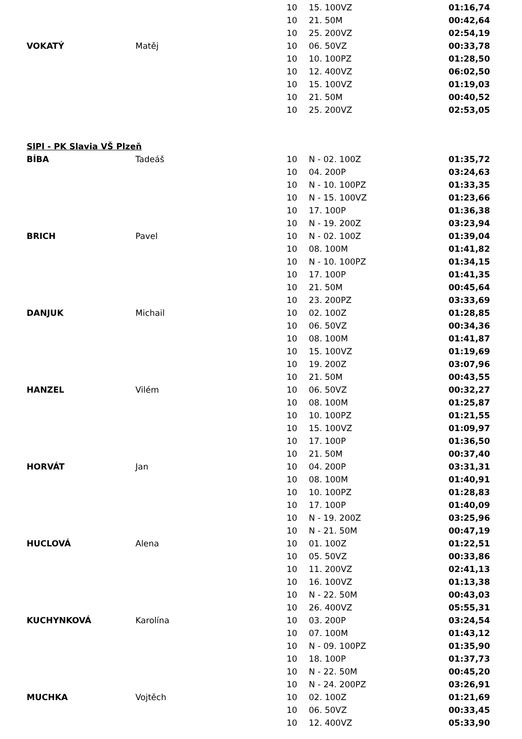| | | 10 | 15. 100VZ | 01:16,74 |
| | | 10 | 21. 50M | 00:42,64 |
| | | 10 | 25. 200VZ | 02:54,19 |
| VOKATÝ | Matěj | 10 | 06. 50VZ | 00:33,78 |
| | | 10 | 10. 100PZ | 01:28,50 |
| | | 10 | 12. 400VZ | 06:02,50 |
| | | 10 | 15. 100VZ | 01:19,03 |
| | | 10 | 21. 50M | 00:40,52 |
| | | 10 | 25. 200VZ | 02:53,05 |
| SlPl - PK Slavia VŠ Plzeň | | | | |
| BÍBA | Tadeáš | 10 | N - 02. 100Z | 01:35,72 |
| | | 10 | 04. 200P | 03:24,63 |
| | | 10 | N - 10. 100PZ | 01:33,35 |
| | | 10 | N - 15. 100VZ | 01:23,66 |
| | | 10 | 17. 100P | 01:36,38 |
| | | 10 | N - 19. 200Z | 03:23,94 |
| BRICH | Pavel | 10 | N - 02. 100Z | 01:39,04 |
| | | 10 | 08. 100M | 01:41,82 |
| | | 10 | N - 10. 100PZ | 01:34,15 |
| | | 10 | 17. 100P | 01:41,35 |
| | | 10 | 21. 50M | 00:45,64 |
| | | 10 | 23. 200PZ | 03:33,69 |
| DANJUK | Michail | 10 | 02. 100Z | 01:28,85 |
| | | 10 | 06. 50VZ | 00:34,36 |
| | | 10 | 08. 100M | 01:41,87 |
| | | 10 | 15. 100VZ | 01:19,69 |
| | | 10 | 19. 200Z | 03:07,96 |
| | | 10 | 21. 50M | 00:43,55 |
| HANZEL | Vilém | 10 | 06. 50VZ | 00:32,27 |
| | | 10 | 08. 100M | 01:25,87 |
| | | 10 | 10. 100PZ | 01:21,55 |
| | | 10 | 15. 100VZ | 01:09,97 |
| | | 10 | 17. 100P | 01:36,50 |
| | | 10 | 21. 50M | 00:37,40 |
| HORVÁT | Jan | 10 | 04. 200P | 03:31,31 |
| | | 10 | 08. 100M | 01:40,91 |
| | | 10 | 10. 100PZ | 01:28,83 |
| | | 10 | 17. 100P | 01:40,09 |
| | | 10 | N - 19. 200Z | 03:25,96 |
| | | 10 | N - 21. 50M | 00:47,19 |
| HUCLOVÁ | Alena | 10 | 01. 100Z | 01:22,51 |
| | | 10 | 05. 50VZ | 00:33,86 |
| | | 10 | 11. 200VZ | 02:41,13 |
| | | 10 | 16. 100VZ | 01:13,38 |
| | | 10 | N - 22. 50M | 00:43,03 |
| | | 10 | 26. 400VZ | 05:55,31 |
| KUCHYNKOVÁ | Karolína | 10 | 03. 200P | 03:24,54 |
| | | 10 | 07. 100M | 01:43,12 |
| | | 10 | N - 09. 100PZ | 01:35,90 |
| | | 10 | 18. 100P | 01:37,73 |
| | | 10 | N - 22. 50M | 00:45,20 |
| | | 10 | N - 24. 200PZ | 03:26,91 |
| MUCHKA | Vojtěch | 10 | 02. 100Z | 01:21,69 |
| | | 10 | 06. 50VZ | 00:33,45 |
| | | 10 | 12. 400VZ | 05:33,90 |